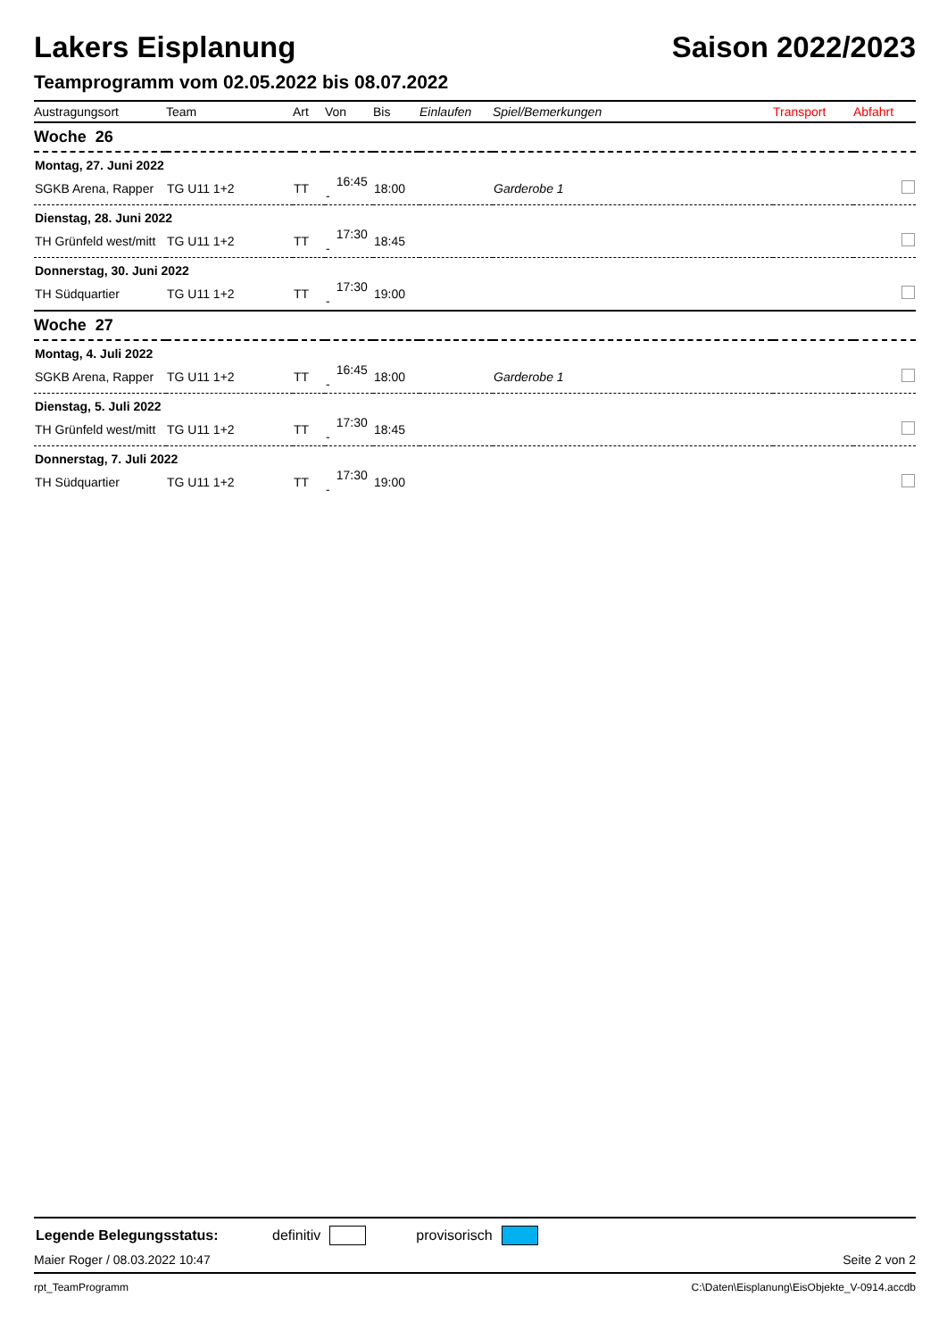Lakers Eisplanung Saison 2022/2023
Teamprogramm vom 02.05.2022 bis 08.07.2022
| Austragungsort | Team | Art | Von | Bis | Einlaufen | Spiel/Bemerkungen | Transport | Abfahrt |
| --- | --- | --- | --- | --- | --- | --- | --- | --- |
| Woche 26 | | | | | | | | |
| Montag, 27. Juni 2022 | | | | | | | | |
| SGKB Arena, Rapper | TG U11 1+2 | TT | 16:45 - | 18:00 | | Garderobe 1 | | |
| Dienstag, 28. Juni 2022 | | | | | | | | |
| TH Grünfeld west/mitt | TG U11 1+2 | TT | 17:30 - | 18:45 | | | | |
| Donnerstag, 30. Juni 2022 | | | | | | | | |
| TH Südquartier | TG U11 1+2 | TT | 17:30 - | 19:00 | | | | |
| Woche 27 | | | | | | | | |
| Montag, 4. Juli 2022 | | | | | | | | |
| SGKB Arena, Rapper | TG U11 1+2 | TT | 16:45 - | 18:00 | | Garderobe 1 | | |
| Dienstag, 5. Juli 2022 | | | | | | | | |
| TH Grünfeld west/mitt | TG U11 1+2 | TT | 17:30 - | 18:45 | | | | |
| Donnerstag, 7. Juli 2022 | | | | | | | | |
| TH Südquartier | TG U11 1+2 | TT | 17:30 - | 19:00 | | | | |
Legende Belegungsstatus: definitiv provisorisch
Maier Roger / 08.03.2022 10:47 Seite 2 von 2
rpt_TeamProgramm C:\Daten\Eisplanung\EisObjekte_V-0914.accdb